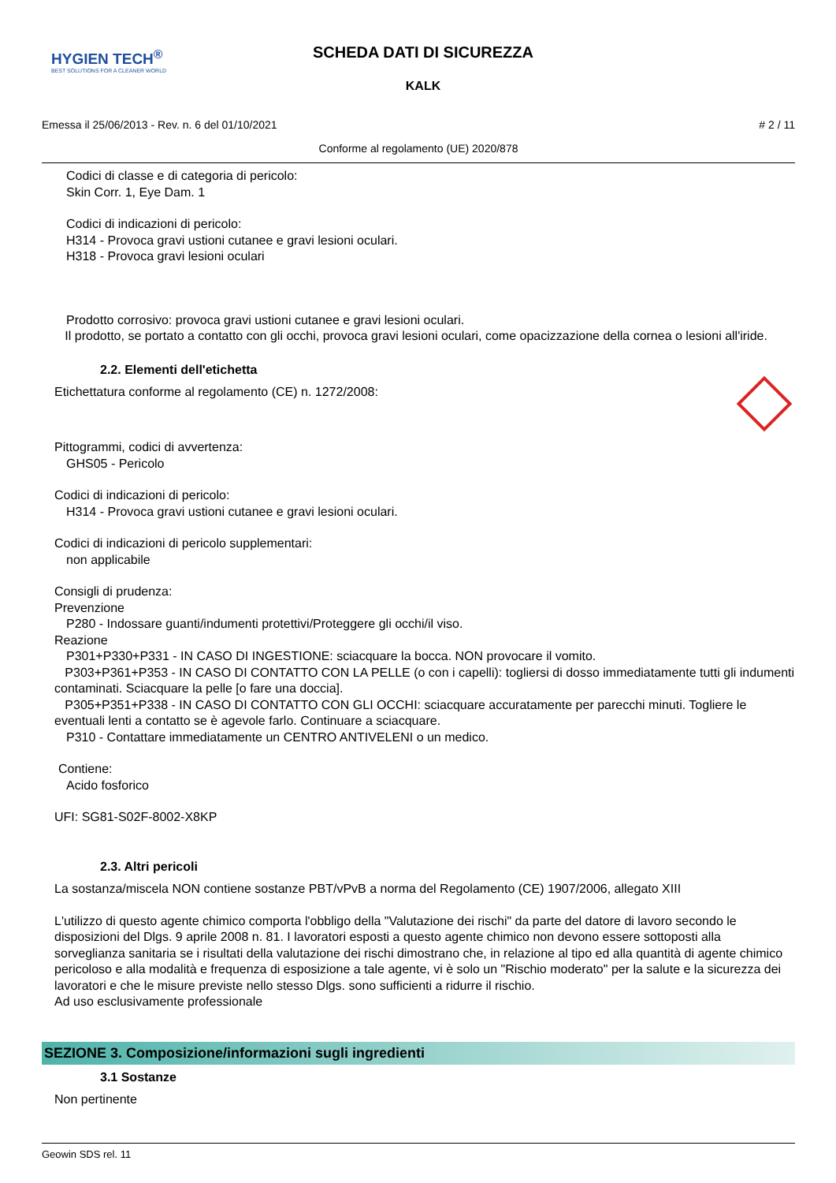HYGIEN TECH<sup>®</sup>
BEST SOLUTIONS FOR A CLEANER WORLD
SCHEDA DATI DI SICUREZZA
KALK
Emessa il 25/06/2013 - Rev. n. 6 del 01/10/2021 # 2 / 11
Conforme al regolamento (UE) 2020/878
Codici di classe e di categoria di pericolo:
Skin Corr. 1, Eye Dam. 1
Codici di indicazioni di pericolo:
H314 - Provoca gravi ustioni cutanee e gravi lesioni oculari.
H318 - Provoca gravi lesioni oculari
Prodotto corrosivo: provoca gravi ustioni cutanee e gravi lesioni oculari.
Il prodotto, se portato a contatto con gli occhi, provoca gravi lesioni oculari, come opacizzazione della cornea o lesioni all'iride.
2.2. Elementi dell'etichetta
Etichettatura conforme al regolamento (CE) n. 1272/2008:
Pittogrammi, codici di avvertenza:
GHS05 - Pericolo
Codici di indicazioni di pericolo:
H314 - Provoca gravi ustioni cutanee e gravi lesioni oculari.
Codici di indicazioni di pericolo supplementari:
non applicabile
Consigli di prudenza:
Prevenzione
P280 - Indossare guanti/indumenti protettivi/Proteggere gli occhi/il viso.
Reazione
P301+P330+P331 - IN CASO DI INGESTIONE: sciacquare la bocca. NON provocare il vomito.
P303+P361+P353 - IN CASO DI CONTATTO CON LA PELLE (o con i capelli): togliersi di dosso immediatamente tutti gli indumenti contaminati. Sciacquare la pelle [o fare una doccia].
P305+P351+P338 - IN CASO DI CONTATTO CON GLI OCCHI: sciacquare accuratamente per parecchi minuti. Togliere le eventuali lenti a contatto se è agevole farlo. Continuare a sciacquare.
P310 - Contattare immediatamente un CENTRO ANTIVELENI o un medico.
Contiene:
Acido fosforico
UFI: SG81-S02F-8002-X8KP
2.3. Altri pericoli
La sostanza/miscela NON contiene sostanze PBT/vPvB a norma del Regolamento (CE) 1907/2006, allegato XIII
L'utilizzo di questo agente chimico comporta l'obbligo della "Valutazione dei rischi" da parte del datore di lavoro secondo le disposizioni del Dlgs. 9 aprile 2008 n. 81. I lavoratori esposti a questo agente chimico non devono essere sottoposti alla sorveglianza sanitaria se i risultati della valutazione dei rischi dimostrano che, in relazione al tipo ed alla quantità di agente chimico pericoloso e alla modalità e frequenza di esposizione a tale agente, vi è solo un "Rischio moderato" per la salute e la sicurezza dei lavoratori e che le misure previste nello stesso Dlgs. sono sufficienti a ridurre il rischio.
Ad uso esclusivamente professionale
SEZIONE 3. Composizione/informazioni sugli ingredienti
3.1 Sostanze
Non pertinente
Geowin SDS rel. 11